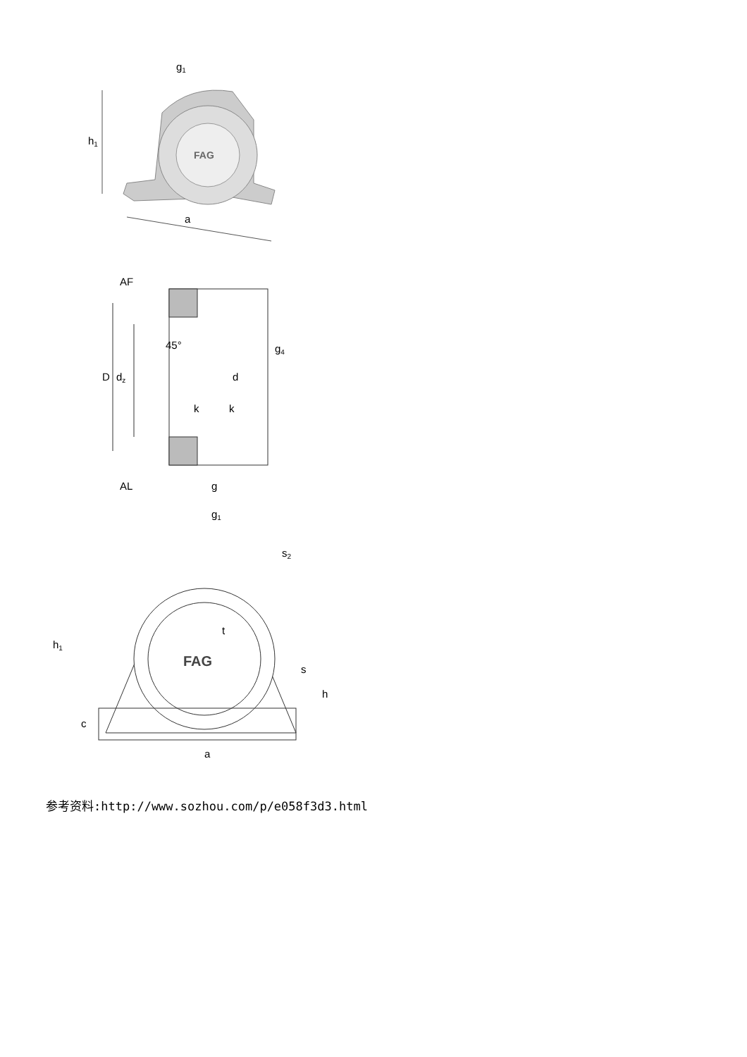FAG
g1
h1
a
AF
D
dz
45°
d
g4
k
k
AL
g
g1
FAG
h1
s2
t
s
h
c
a
参考资料:http://www.sozhou.com/p/e058f3d3.html